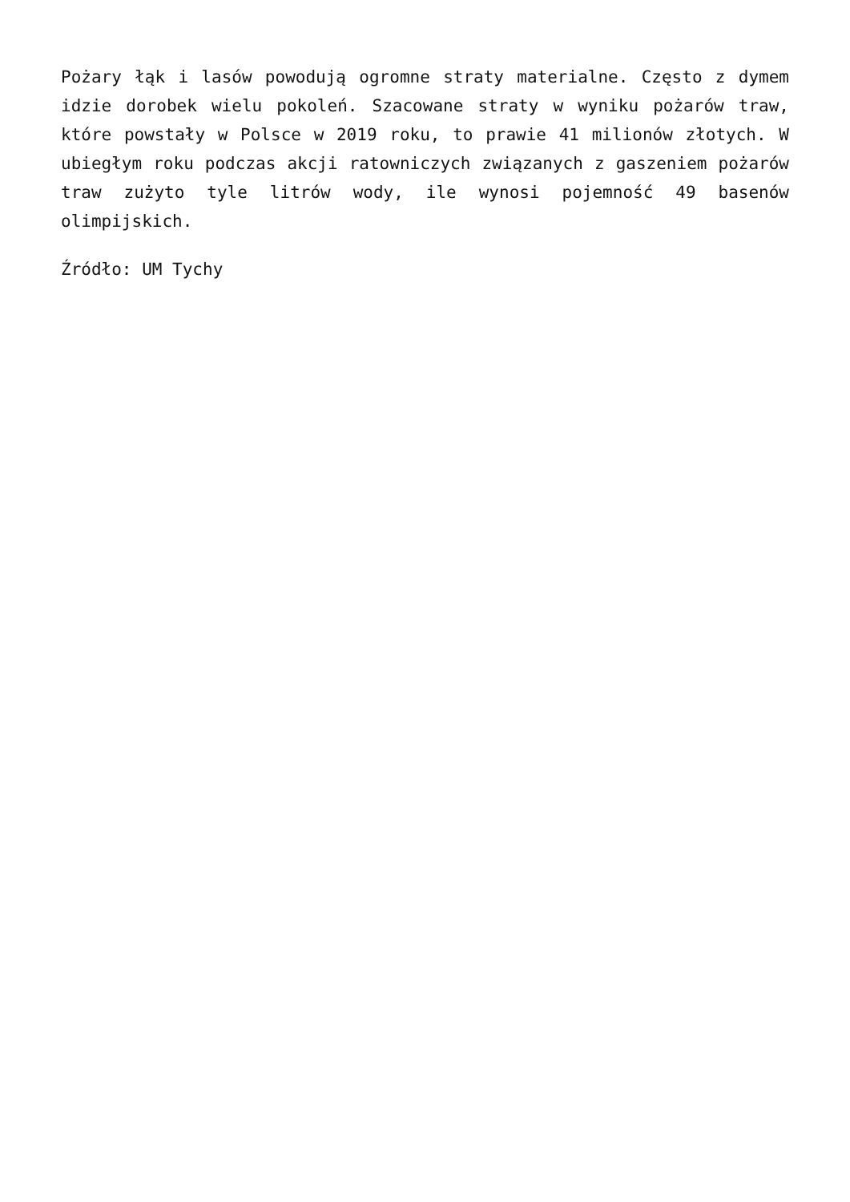Pożary łąk i lasów powodują ogromne straty materialne. Często z dymem idzie dorobek wielu pokoleń. Szacowane straty w wyniku pożarów traw, które powstały w Polsce w 2019 roku, to prawie 41 milionów złotych. W ubiegłym roku podczas akcji ratowniczych związanych z gaszeniem pożarów traw zużyto tyle litrów wody, ile wynosi pojemność 49 basenów olimpijskich.
Źródło: UM Tychy